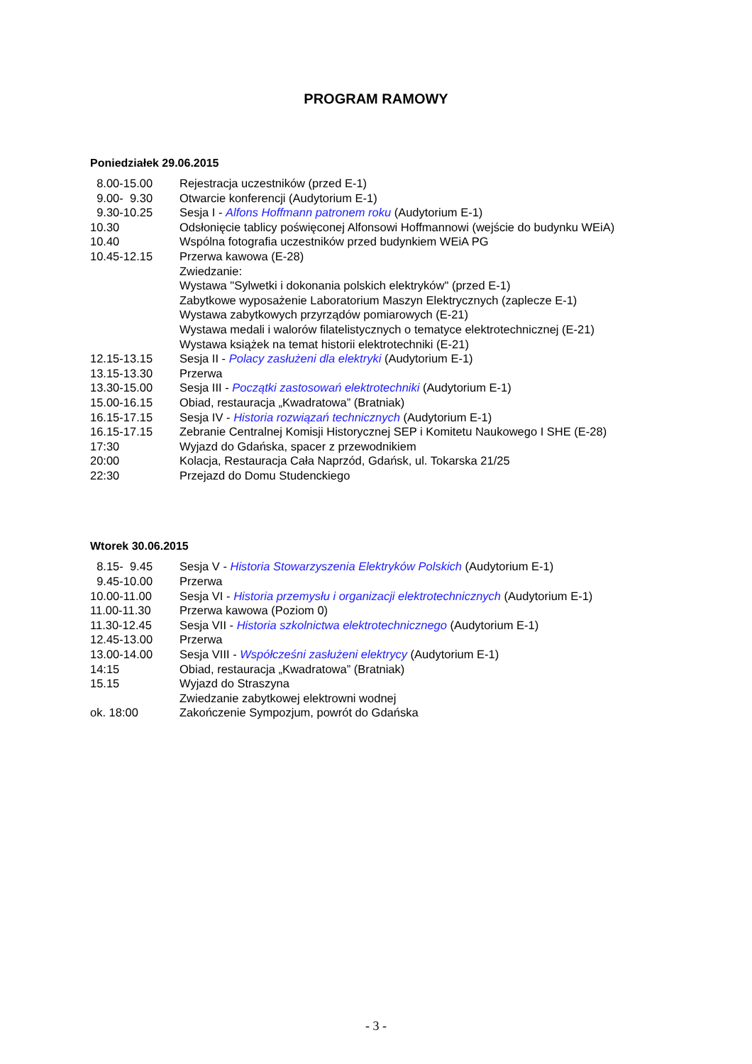PROGRAM RAMOWY
Poniedziałek 29.06.2015
| 8.00-15.00 | Rejestracja uczestników (przed E-1) |
| 9.00- 9.30 | Otwarcie konferencji (Audytorium E-1) |
| 9.30-10.25 | Sesja I - Alfons Hoffmann patronem roku (Audytorium E-1) |
| 10.30 | Odsłonięcie tablicy poświęconej Alfonsowi Hoffmannowi (wejście do budynku WEiA) |
| 10.40 | Wspólna fotografia uczestników przed budynkiem WEiA PG |
| 10.45-12.15 | Przerwa kawowa (E-28) |
| | Zwiedzanie: |
| | Wystawa "Sylwetki i dokonania polskich elektryków" (przed E-1) |
| | Zabytkowe wyposażenie Laboratorium Maszyn Elektrycznych (zaplecze E-1) |
| | Wystawa zabytkowych przyrządów pomiarowych (E-21) |
| | Wystawa medali i walorów filatelistycznych o tematyce elektrotechnicznej (E-21) |
| | Wystawa książek na temat historii elektrotechniki (E-21) |
| 12.15-13.15 | Sesja II - Polacy zasłużeni dla elektryki (Audytorium E-1) |
| 13.15-13.30 | Przerwa |
| 13.30-15.00 | Sesja III - Początki zastosowań elektrotechniki (Audytorium E-1) |
| 15.00-16.15 | Obiad, restauracja „Kwadratowa” (Bratniak) |
| 16.15-17.15 | Sesja IV - Historia rozwiązań technicznych (Audytorium E-1) |
| 16.15-17.15 | Zebranie Centralnej Komisji Historycznej SEP i Komitetu Naukowego I SHE (E-28) |
| 17:30 | Wyjazd do Gdańska, spacer z przewodnikiem |
| 20:00 | Kolacja, Restauracja Cała Naprzód, Gdańsk, ul. Tokarska 21/25 |
| 22:30 | Przejazd do Domu Studenckiego |
Wtorek 30.06.2015
| 8.15- 9.45 | Sesja V - Historia Stowarzyszenia Elektryków Polskich (Audytorium E-1) |
| 9.45-10.00 | Przerwa |
| 10.00-11.00 | Sesja VI - Historia przemysłu i organizacji elektrotechnicznych (Audytorium E-1) |
| 11.00-11.30 | Przerwa kawowa (Poziom 0) |
| 11.30-12.45 | Sesja VII - Historia szkolnictwa elektrotechnicznego (Audytorium E-1) |
| 12.45-13.00 | Przerwa |
| 13.00-14.00 | Sesja VIII - Współcześni zasłużeni elektrycy (Audytorium E-1) |
| 14:15 | Obiad, restauracja „Kwadratowa” (Bratniak) |
| 15.15 | Wyjazd do Straszyna |
| | Zwiedzanie zabytkowej elektrowni wodnej |
| ok. 18:00 | Zakończenie Sympozjum, powrót do Gdańska |
- 3 -